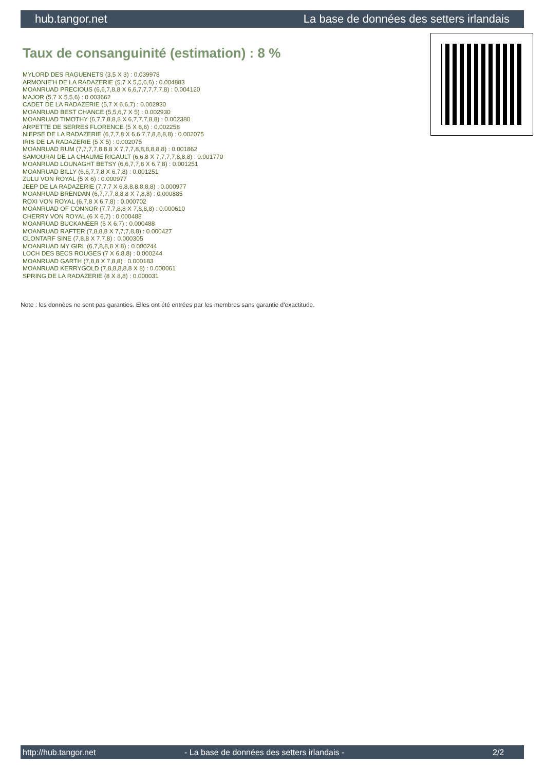hub.tangor.net La base de données des setters irlandais
Taux de consanguinité (estimation) : 8 %
MYLORD DES RAGUENETS (3,5 X 3) : 0.039978
ARMONIE'H DE LA RADAZERIE (5,7 X 5,5,6,6) : 0.004883
MOANRUAD PRECIOUS (6,6,7,8,8 X 6,6,7,7,7,7,7,8) : 0.004120
MAJOR (5,7 X 5,5,6) : 0.003662
CADET DE LA RADAZERIE (5,7 X 6,6,7) : 0.002930
MOANRUAD BEST CHANCE (5,5,6,7 X 5) : 0.002930
MOANRUAD TIMOTHY (6,7,7,8,8,8 X 6,7,7,7,8,8) : 0.002380
ARPETTE DE SERRES FLORENCE (5 X 6,6) : 0.002258
NIEPSE DE LA RADAZERIE (6,7,7,8 X 6,6,7,7,8,8,8,8) : 0.002075
IRIS DE LA RADAZERIE (5 X 5) : 0.002075
MOANRUAD RUM (7,7,7,7,8,8,8 X 7,7,7,8,8,8,8,8,8) : 0.001862
SAMOURAI DE LA CHAUME RIGAULT (6,6,8 X 7,7,7,7,8,8,8) : 0.001770
MOANRUAD LOUNAGHT BETSY (6,6,7,7,8 X 6,7,8) : 0.001251
MOANRUAD BILLY (6,6,7,7,8 X 6,7,8) : 0.001251
ZULU VON ROYAL (5 X 6) : 0.000977
JEEP DE LA RADAZERIE (7,7,7 X 6,8,8,8,8,8,8) : 0.000977
MOANRUAD BRENDAN (6,7,7,7,8,8,8 X 7,8,8) : 0.000885
ROXI VON ROYAL (6,7,8 X 6,7,8) : 0.000702
MOANRUAD OF CONNOR (7,7,7,8,8 X 7,8,8,8) : 0.000610
CHERRY VON ROYAL (6 X 6,7) : 0.000488
MOANRUAD BUCKANEER (6 X 6,7) : 0.000488
MOANRUAD RAFTER (7,8,8,8 X 7,7,7,8,8) : 0.000427
CLONTARF SINE (7,8,8 X 7,7,8) : 0.000305
MOANRUAD MY GIRL (6,7,8,8,8 X 8) : 0.000244
LOCH DES BECS ROUGES (7 X 6,8,8) : 0.000244
MOANRUAD GARTH (7,8,8 X 7,8,8) : 0.000183
MOANRUAD KERRYGOLD (7,8,8,8,8,8 X 8) : 0.000061
SPRING DE LA RADAZERIE (8 X 8,8) : 0.000031
Note : les données ne sont pas garanties. Elles ont été entrées par les membres sans garantie d'exactitude.
http://hub.tangor.net - La base de données des setters irlandais - 2/2